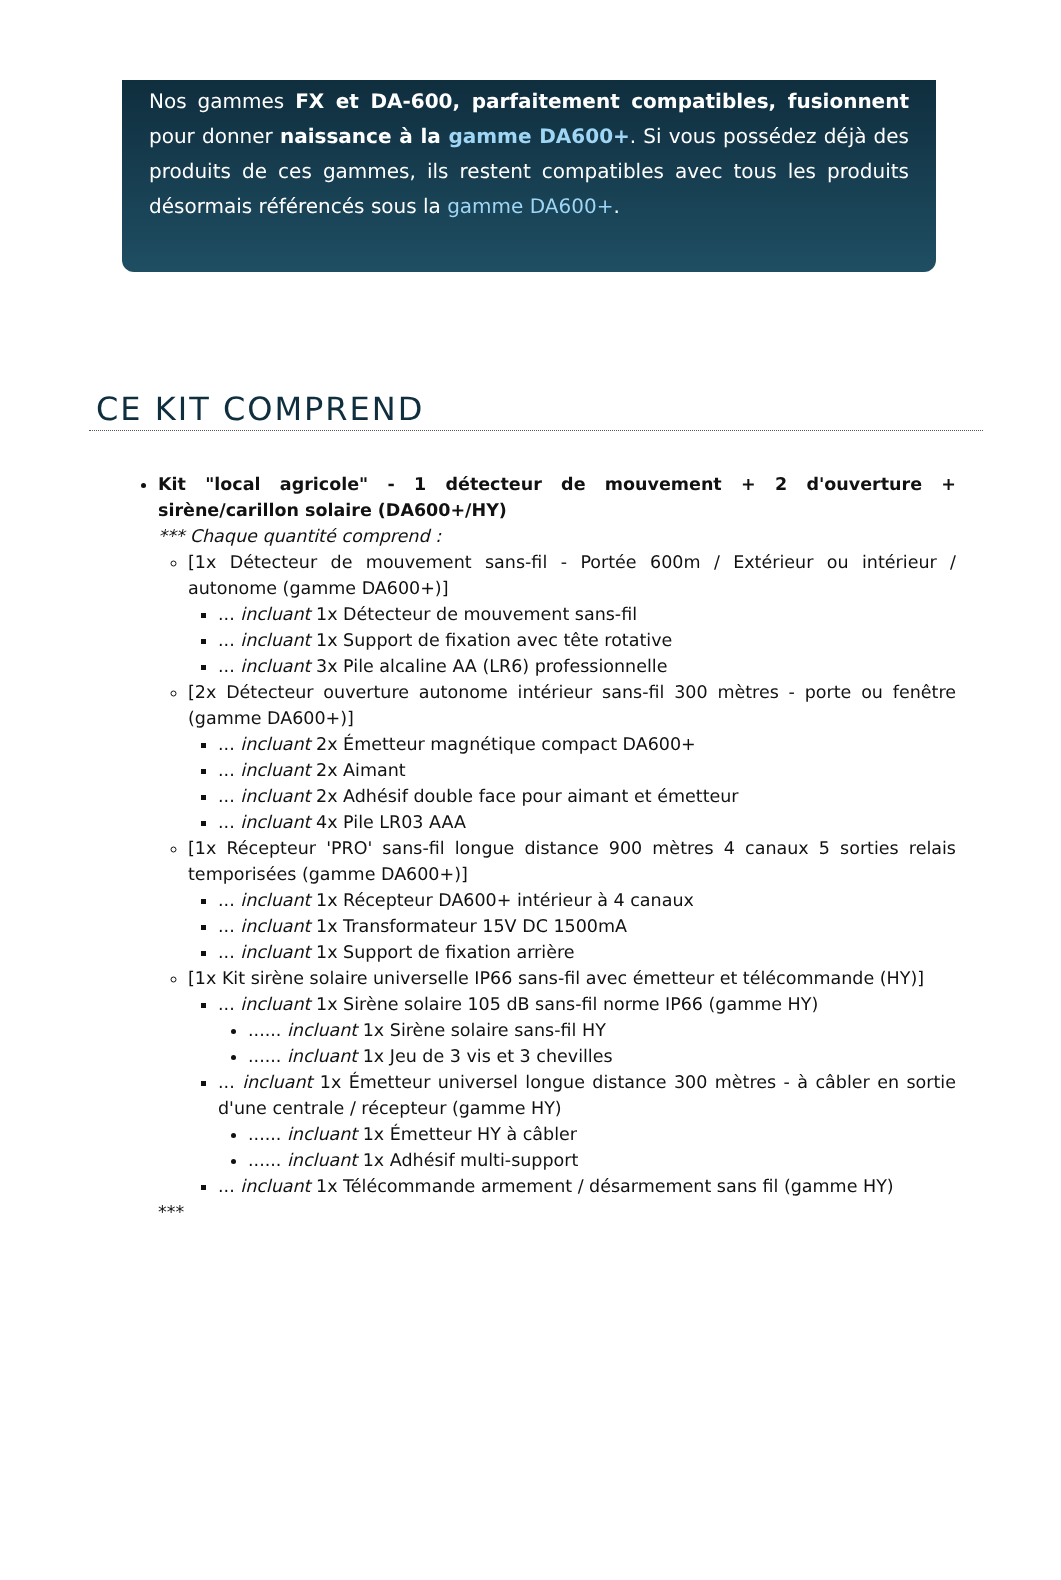Nos gammes FX et DA-600, parfaitement compatibles, fusionnent pour donner naissance à la gamme DA600+. Si vous possédez déjà des produits de ces gammes, ils restent compatibles avec tous les produits désormais référencés sous la gamme DA600+.
CE KIT COMPREND
Kit "local agricole" - 1 détecteur de mouvement + 2 d'ouverture + sirène/carillon solaire (DA600+/HY)
*** Chaque quantité comprend :
[1x Détecteur de mouvement sans-fil - Portée 600m / Extérieur ou intérieur / autonome (gamme DA600+)]
... incluant 1x Détecteur de mouvement sans-fil
... incluant 1x Support de fixation avec tête rotative
... incluant 3x Pile alcaline AA (LR6) professionnelle
[2x Détecteur ouverture autonome intérieur sans-fil 300 mètres - porte ou fenêtre (gamme DA600+)]
... incluant 2x Émetteur magnétique compact DA600+
... incluant 2x Aimant
... incluant 2x Adhésif double face pour aimant et émetteur
... incluant 4x Pile LR03 AAA
[1x Récepteur 'PRO' sans-fil longue distance 900 mètres 4 canaux 5 sorties relais temporisées (gamme DA600+)]
... incluant 1x Récepteur DA600+ intérieur à 4 canaux
... incluant 1x Transformateur 15V DC 1500mA
... incluant 1x Support de fixation arrière
[1x Kit sirène solaire universelle IP66 sans-fil avec émetteur et télécommande (HY)]
... incluant 1x Sirène solaire 105 dB sans-fil norme IP66 (gamme HY)
...... incluant 1x Sirène solaire sans-fil HY
...... incluant 1x Jeu de 3 vis et 3 chevilles
... incluant 1x Émetteur universel longue distance 300 mètres - à câbler en sortie d'une centrale / récepteur (gamme HY)
...... incluant 1x Émetteur HY à câbler
...... incluant 1x Adhésif multi-support
... incluant 1x Télécommande armement / désarmement sans fil (gamme HY)
***